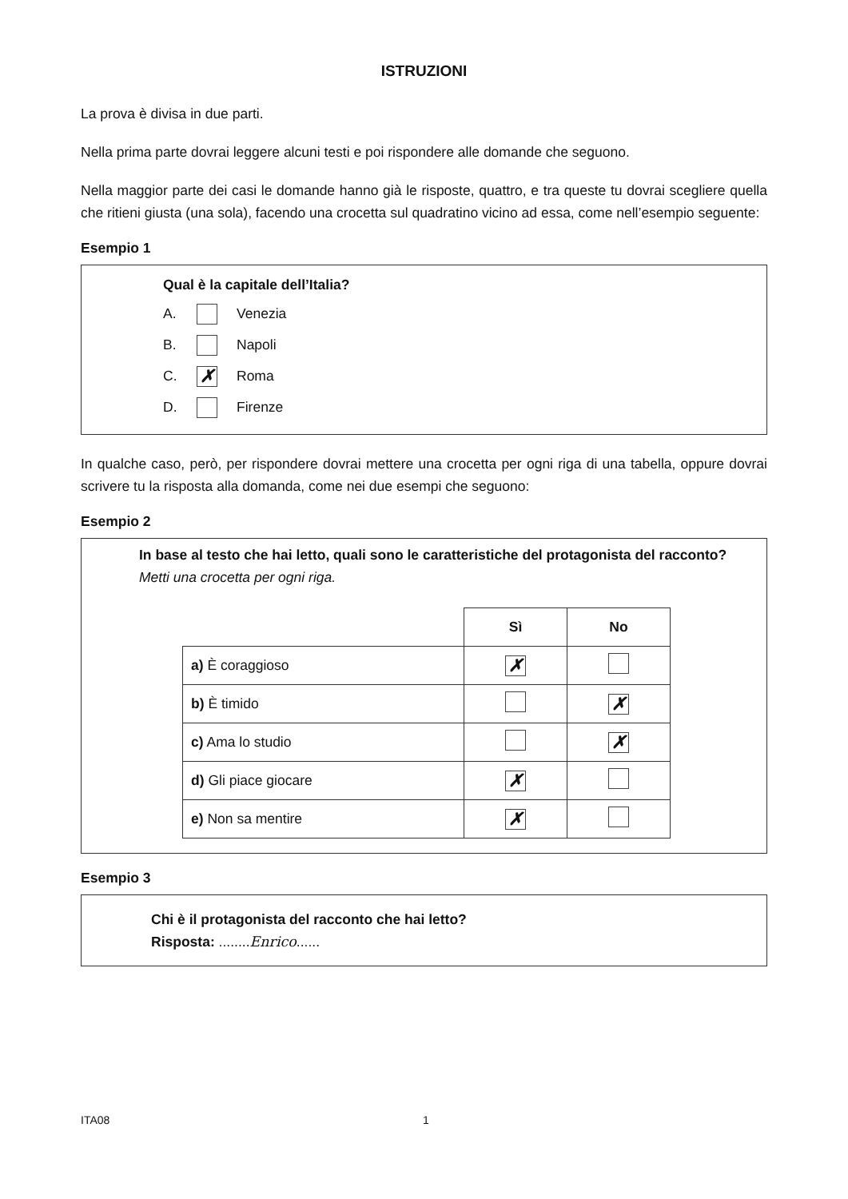ISTRUZIONI
La prova è divisa in due parti.
Nella prima parte dovrai leggere alcuni testi e poi rispondere alle domande che seguono.
Nella maggior parte dei casi le domande hanno già le risposte, quattro, e tra queste tu dovrai scegliere quella che ritieni giusta (una sola), facendo una crocetta sul quadratino vicino ad essa, come nell’esempio seguente:
Esempio 1
Qual è la capitale dell’Italia?
A. Venezia
B. Napoli
C. ✗ Roma
D. Firenze
In qualche caso, però, per rispondere dovrai mettere una crocetta per ogni riga di una tabella, oppure dovrai scrivere tu la risposta alla domanda, come nei due esempi che seguono:
Esempio 2
In base al testo che hai letto, quali sono le caratteristiche del protagonista del racconto?
Metti una crocetta per ogni riga.
| | Sì | No |
| --- | --- | --- |
| a) È coraggioso | ✗ | |
| b) È timido | | ✗ |
| c) Ama lo studio | | ✗ |
| d) Gli piace giocare | ✗ | |
| e) Non sa mentire | ✗ | |
Esempio 3
Chi è il protagonista del racconto che hai letto?
Risposta: ........Enrico......
ITA08 1